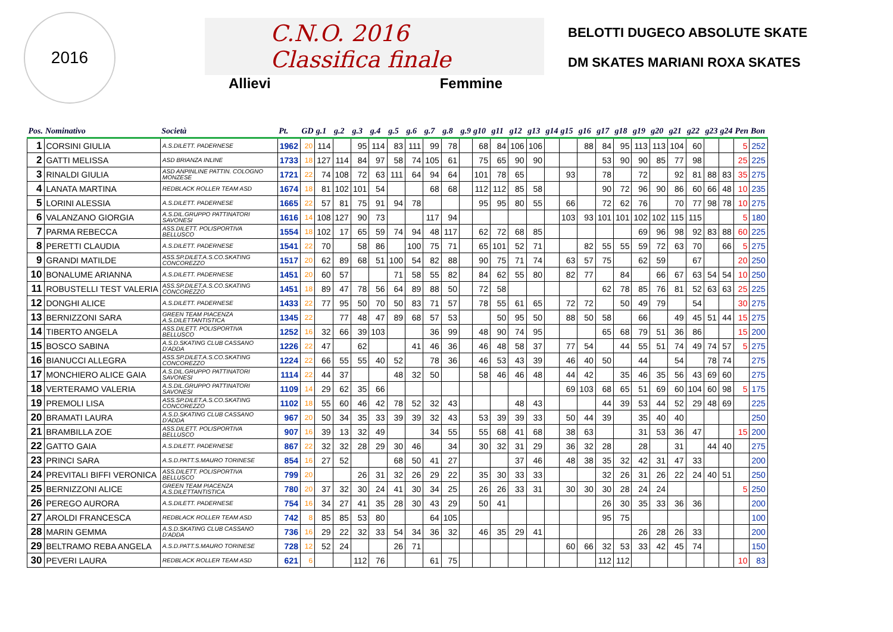2016
C.N.O. 2016
Classifica finale
Allievi Femmine
BELOTTI DUGECO ABSOLUTE SKATE
DM SKATES MARIANI ROXA SKATES
| Pos. | Nominativo | Società | Pt. | GD | g.1 | g.2 | g.3 | g.4 | g.5 | g.6 | g.7 | g.8 | g.9 | g10 | g11 | g12 | g13 | g14 | g15 | g16 | g17 | g18 | g19 | g20 | g21 | g22 | g23 | g24 | Pen | Bon |
| --- | --- | --- | --- | --- | --- | --- | --- | --- | --- | --- | --- | --- | --- | --- | --- | --- | --- | --- | --- | --- | --- | --- | --- | --- | --- | --- | --- | --- | --- | --- |
| 1 | CORSINI GIULIA | A.S.DILETT. PADERNESE | 1962 | 20 | 114 | | 95 | 114 | 83 | 111 | 99 | 78 | | 68 | 84 | 106 | 106 | | | 88 | 84 | 95 | 113 | 113 | 104 | 60 | | | 5 | 252 |
| 2 | GATTI MELISSA | ASD BRIANZA INLINE | 1733 | 18 | 127 | 114 | 84 | 97 | 58 | 74 | 105 | 61 | | 75 | 65 | 90 | 90 | | | | 53 | 90 | 90 | 85 | 77 | 98 | | | 25 | 225 |
| 3 | RINALDI GIULIA | ASD ANPINLINE PATTIN. COLOGNO MONZESE | 1721 | 22 | 74 | 108 | 72 | 63 | 111 | 64 | 94 | 64 | | 101 | 78 | 65 | | | 93 | | 78 | | 72 | | 92 | 81 | 88 | 83 | 35 | 275 |
| 4 | LANATA MARTINA | REDBLACK ROLLER TEAM ASD | 1674 | 18 | 81 | 102 | 101 | 54 | | | 68 | 68 | | 112 | 112 | 85 | 58 | | | | 90 | 72 | 96 | 90 | 86 | 60 | 66 | 48 | 10 | 235 |
| 5 | LORINI ALESSIA | A.S.DILETT. PADERNESE | 1665 | 22 | 57 | 81 | 75 | 91 | 94 | 78 | | | | 95 | 95 | 80 | 55 | | 66 | | 72 | 62 | 76 | | 70 | 77 | 98 | 78 | 10 | 275 |
| 6 | VALANZANO GIORGIA | A.S.DIL.GRUPPO PATTINATORI SAVONESI | 1616 | 14 | 108 | 127 | 90 | 73 | | | 117 | 94 | | | | | | | 103 | 93 | 101 | 101 | 102 | 102 | 115 | 115 | | | 5 | 180 |
| 7 | PARMA REBECCA | ASS.DILETT. POLISPORTIVA BELLUSCO | 1554 | 18 | 102 | 17 | 65 | 59 | 74 | 94 | 48 | 117 | | 62 | 72 | 68 | 85 | | | | | | 69 | 96 | 98 | 92 | 83 | 88 | 60 | 225 |
| 8 | PERETTI CLAUDIA | A.S.DILETT. PADERNESE | 1541 | 22 | 70 | | 58 | 86 | | 100 | 75 | 71 | | 65 | 101 | 52 | 71 | | | 82 | 55 | 55 | 59 | 72 | 63 | 70 | | 66 | 5 | 275 |
| 9 | GRANDI MATILDE | ASS.SP.DILET.A.S.CO.SKATING CONCOREZZO | 1517 | 20 | 62 | 89 | 68 | 51 | 100 | 54 | 82 | 88 | | 90 | 75 | 71 | 74 | | 63 | 57 | 75 | | 62 | 59 | | 67 | | | 20 | 250 |
| 10 | BONALUME ARIANNA | A.S.DILETT. PADERNESE | 1451 | 20 | 60 | 57 | | | 71 | 58 | 55 | 82 | | 84 | 62 | 55 | 80 | | 82 | 77 | | 84 | | 66 | 67 | 63 | 54 | 54 | 10 | 250 |
| 11 | ROBUSTELLI TEST VALERIA | ASS.SP.DILET.A.S.CO.SKATING CONCOREZZO | 1451 | 18 | 89 | 47 | 78 | 56 | 64 | 89 | 88 | 50 | | 72 | 58 | | | | | | 62 | 78 | 85 | 76 | 81 | 52 | 63 | 63 | 25 | 225 |
| 12 | DONGHI ALICE | A.S.DILETT. PADERNESE | 1433 | 22 | 77 | 95 | 50 | 70 | 50 | 83 | 71 | 57 | | 78 | 55 | 61 | 65 | | 72 | 72 | | 50 | 49 | 79 | | 54 | | | 30 | 275 |
| 13 | BERNIZZONI SARA | GREEN TEAM PIACENZA A.S.DILETTANTISTICA | 1345 | 22 | | 77 | 48 | 47 | 89 | 68 | 57 | 53 | | | 50 | 95 | 50 | | 88 | 50 | 58 | | 66 | | 49 | 45 | 51 | 44 | 15 | 275 |
| 14 | TIBERTO ANGELA | ASS.DILETT. POLISPORTIVA BELLUSCO | 1252 | 16 | 32 | 66 | 39 | 103 | | | 36 | 99 | | 48 | 90 | 74 | 95 | | | | 65 | 68 | 79 | 51 | 36 | 86 | | | 15 | 200 |
| 15 | BOSCO SABINA | A.S.D.SKATING CLUB CASSANO D'ADDA | 1226 | 22 | 47 | | 62 | | | 41 | 46 | 36 | | 46 | 48 | 58 | 37 | | 77 | 54 | | 44 | 55 | 51 | 74 | 49 | 74 | 57 | 5 | 275 |
| 16 | BIANUCCI ALLEGRA | ASS.SP.DILET.A.S.CO.SKATING CONCOREZZO | 1224 | 22 | 66 | 55 | 55 | 40 | 52 | | 78 | 36 | | 46 | 53 | 43 | 39 | | 46 | 40 | 50 | | 44 | | 54 | | 78 | 74 | | 275 |
| 17 | MONCHIERO ALICE GAIA | A.S.DIL.GRUPPO PATTINATORI SAVONESI | 1114 | 22 | 44 | 37 | | | 48 | 32 | 50 | | | 58 | 46 | 46 | 48 | | 44 | 42 | | 35 | 46 | 35 | 56 | 43 | 69 | 60 | | 275 |
| 18 | VERTERAMO VALERIA | A.S.DIL.GRUPPO PATTINATORI SAVONESI | 1109 | 14 | 29 | 62 | 35 | 66 | | | | | | | | | | | 69 | 103 | 68 | 65 | 51 | 69 | 60 | 104 | 60 | 98 | 5 | 175 |
| 19 | PREMOLI LISA | ASS.SP.DILET.A.S.CO.SKATING CONCOREZZO | 1102 | 18 | 55 | 60 | 46 | 42 | 78 | 52 | 32 | 43 | | | | 48 | 43 | | | | 44 | 39 | 53 | 44 | 52 | 29 | 48 | 69 | | 225 |
| 20 | BRAMATI LAURA | A.S.D.SKATING CLUB CASSANO D'ADDA | 967 | 20 | 50 | 34 | 35 | 33 | 39 | 39 | 32 | 43 | | 53 | 39 | 39 | 33 | | 50 | 44 | 39 | | 35 | 40 | 40 | | | | | 250 |
| 21 | BRAMBILLA ZOE | ASS.DILETT. POLISPORTIVA BELLUSCO | 907 | 16 | 39 | 13 | 32 | 49 | | | 34 | 55 | | 55 | 68 | 41 | 68 | | 38 | 63 | | | 31 | 53 | 36 | 47 | | | 15 | 200 |
| 22 | GATTO GAIA | A.S.DILETT. PADERNESE | 867 | 22 | 32 | 32 | 28 | 29 | 30 | 46 | | 34 | | 30 | 32 | 31 | 29 | | 36 | 32 | 28 | | 28 | | 31 | | 44 | 40 | | 275 |
| 23 | PRINCI SARA | A.S.D.PATT.S.MAURO TORINESE | 854 | 16 | 27 | 52 | | | 68 | 50 | 41 | 27 | | | | 37 | 46 | | 48 | 38 | 35 | 32 | 42 | 31 | 47 | 33 | | | | 200 |
| 24 | PREVITALI BIFFI VERONICA | ASS.DILETT. POLISPORTIVA BELLUSCO | 799 | 20 | | | 26 | 31 | 32 | 26 | 29 | 22 | | 35 | 30 | 33 | 33 | | | | 32 | 26 | 31 | 26 | 22 | 24 | 40 | 51 | | 250 |
| 25 | BERNIZZONI ALICE | GREEN TEAM PIACENZA A.S.DILETTANTISTICA | 780 | 20 | 37 | 32 | 30 | 24 | 41 | 30 | 34 | 25 | | 26 | 26 | 33 | 31 | | 30 | 30 | 30 | 28 | 24 | 24 | | | | | 5 | 250 |
| 26 | PEREGO AURORA | A.S.DILETT. PADERNESE | 754 | 16 | 34 | 27 | 41 | 35 | 28 | 30 | 43 | 29 | | 50 | 41 | | | | | | 26 | 30 | 35 | 33 | 36 | 36 | | | | 200 |
| 27 | AROLDI FRANCESCA | REDBLACK ROLLER TEAM ASD | 742 | 8 | 85 | 85 | 53 | 80 | | | 64 | 105 | | | | | | | | | 95 | 75 | | | | | | | | 100 |
| 28 | MARIN GEMMA | A.S.D.SKATING CLUB CASSANO D'ADDA | 736 | 16 | 29 | 22 | 32 | 33 | 54 | 34 | 36 | 32 | | 46 | 35 | 29 | 41 | | | | | | 26 | 28 | 26 | 33 | | | | 200 |
| 29 | BELTRAMO REBA ANGELA | A.S.D.PATT.S.MAURO TORINESE | 728 | 12 | 52 | 24 | | | 26 | 71 | | | | | | | | | 60 | 66 | 32 | 53 | 33 | 42 | 45 | 74 | | | | 150 |
| 30 | PEVERI LAURA | REDBLACK ROLLER TEAM ASD | 621 | 6 | | | 112 | 76 | | | 61 | 75 | | | | | | | | | 112 | 112 | | | | | | | 10 | 83 |